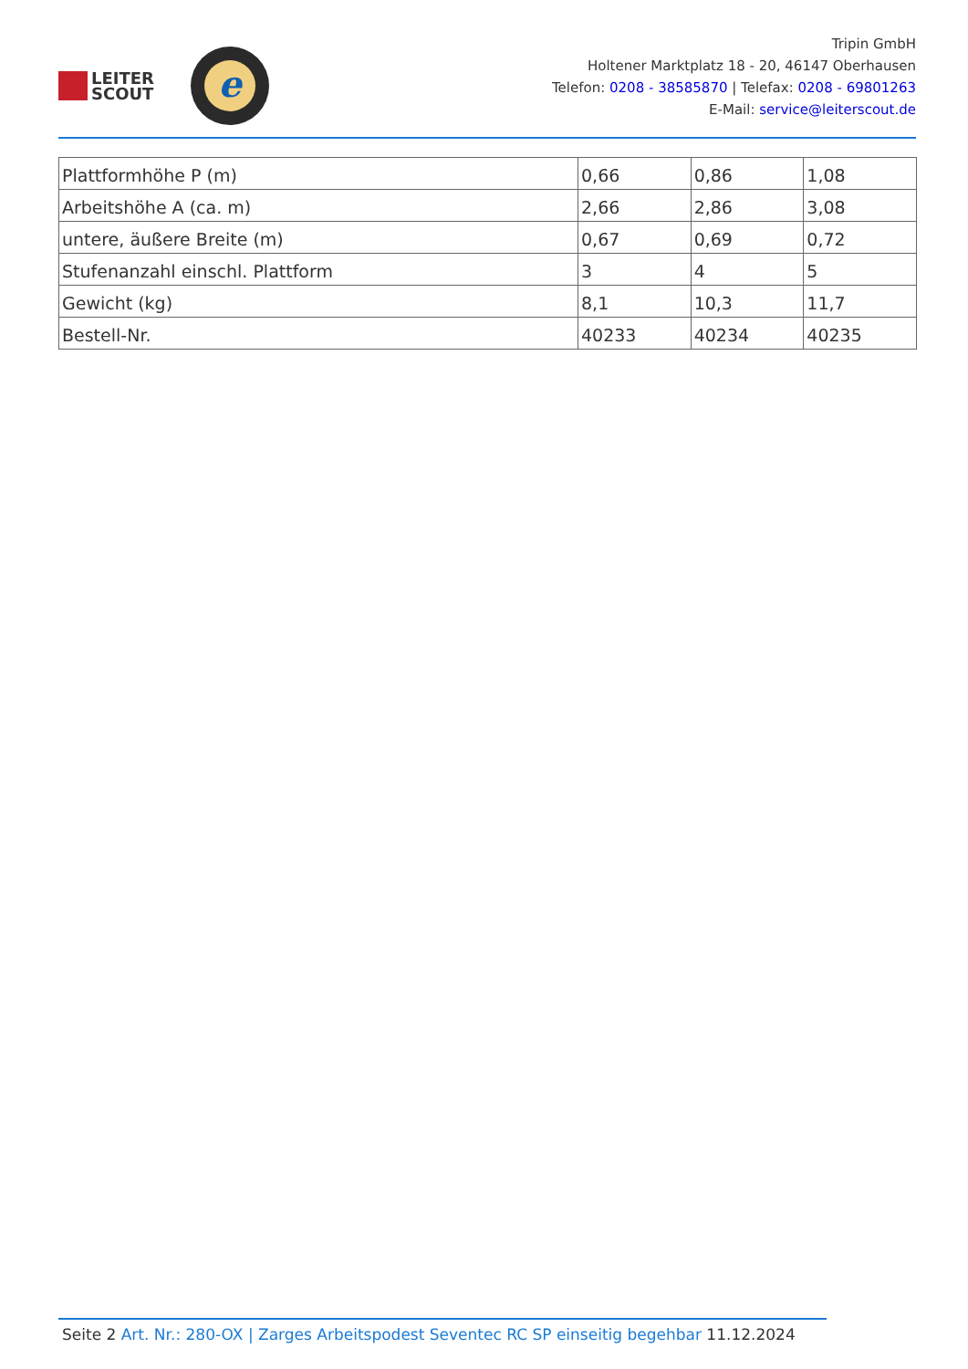LEITER
SCOUT
e
Tripin GmbH
Holtener Marktplatz 18 - 20, 46147 Oberhausen
Telefon: 0208 - 38585870 | Telefax: 0208 - 69801263
E-Mail: service@leiterscout.de
| Plattformhöhe P (m) | 0,66 | 0,86 | 1,08 |
| Arbeitshöhe A (ca. m) | 2,66 | 2,86 | 3,08 |
| untere, äußere Breite (m) | 0,67 | 0,69 | 0,72 |
| Stufenanzahl einschl. Plattform | 3 | 4 | 5 |
| Gewicht (kg) | 8,1 | 10,3 | 11,7 |
| Bestell-Nr. | 40233 | 40234 | 40235 |
Seite 2 Art. Nr.: 280-OX | Zarges Arbeitspodest Seventec RC SP einseitig begehbar 11.12.2024